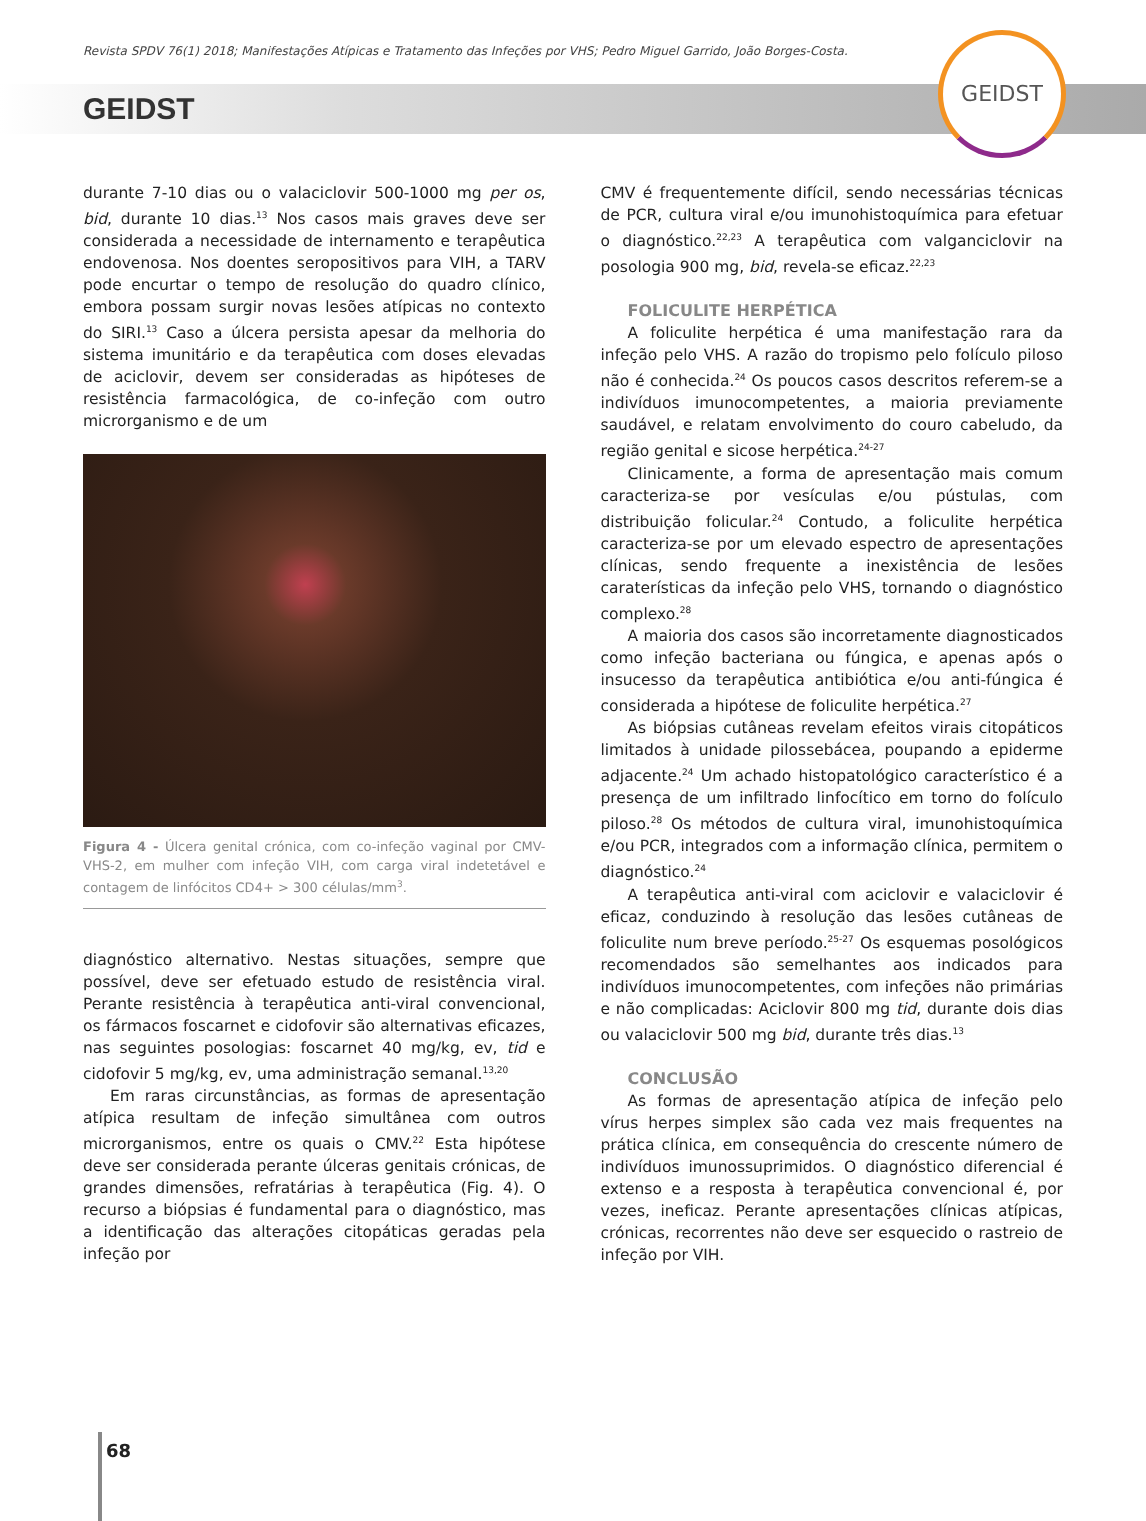Revista SPDV 76(1) 2018; Manifestações Atípicas e Tratamento das Infeções por VHS; Pedro Miguel Garrido, João Borges-Costa.
GEIDST
GEIDST
durante 7-10 dias ou o valaciclovir 500-1000 mg per os, bid, durante 10 dias.<sup>13</sup> Nos casos mais graves deve ser considerada a necessidade de internamento e terapêutica endovenosa. Nos doentes seropositivos para VIH, a TARV pode encurtar o tempo de resolução do quadro clínico, embora possam surgir novas lesões atípicas no contexto do SIRI.<sup>13</sup> Caso a úlcera persista apesar da melhoria do sistema imunitário e da terapêutica com doses elevadas de aciclovir, devem ser consideradas as hipóteses de resistência farmacológica, de co-infeção com outro microrganismo e de um
Figura 4 - Úlcera genital crónica, com co-infeção vaginal por CMV-VHS-2, em mulher com infeção VIH, com carga viral indetetável e contagem de linfócitos CD4+ > 300 células/mm<sup>3</sup>.
diagnóstico alternativo. Nestas situações, sempre que possível, deve ser efetuado estudo de resistência viral. Perante resistência à terapêutica anti-viral convencional, os fármacos foscarnet e cidofovir são alternativas eficazes, nas seguintes posologias: foscarnet 40 mg/kg, ev, tid e cidofovir 5 mg/kg, ev, uma administração semanal.<sup>13,20</sup>
Em raras circunstâncias, as formas de apresentação atípica resultam de infeção simultânea com outros microrganismos, entre os quais o CMV.<sup>22</sup> Esta hipótese deve ser considerada perante úlceras genitais crónicas, de grandes dimensões, refratárias à terapêutica (Fig. 4). O recurso a biópsias é fundamental para o diagnóstico, mas a identificação das alterações citopáticas geradas pela infeção por
CMV é frequentemente difícil, sendo necessárias técnicas de PCR, cultura viral e/ou imunohistoquímica para efetuar o diagnóstico.<sup>22,23</sup> A terapêutica com valganciclovir na posologia 900 mg, bid, revela-se eficaz.<sup>22,23</sup>
FOLICULITE HERPÉTICA
A foliculite herpética é uma manifestação rara da infeção pelo VHS. A razão do tropismo pelo folículo piloso não é conhecida.<sup>24</sup> Os poucos casos descritos referem-se a indivíduos imunocompetentes, a maioria previamente saudável, e relatam envolvimento do couro cabeludo, da região genital e sicose herpética.<sup>24-27</sup>
Clinicamente, a forma de apresentação mais comum caracteriza-se por vesículas e/ou pústulas, com distribuição folicular.<sup>24</sup> Contudo, a foliculite herpética caracteriza-se por um elevado espectro de apresentações clínicas, sendo frequente a inexistência de lesões caraterísticas da infeção pelo VHS, tornando o diagnóstico complexo.<sup>28</sup>
A maioria dos casos são incorretamente diagnosticados como infeção bacteriana ou fúngica, e apenas após o insucesso da terapêutica antibiótica e/ou anti-fúngica é considerada a hipótese de foliculite herpética.<sup>27</sup>
As biópsias cutâneas revelam efeitos virais citopáticos limitados à unidade pilossebácea, poupando a epiderme adjacente.<sup>24</sup> Um achado histopatológico característico é a presença de um infiltrado linfocítico em torno do folículo piloso.<sup>28</sup> Os métodos de cultura viral, imunohistoquímica e/ou PCR, integrados com a informação clínica, permitem o diagnóstico.<sup>24</sup>
A terapêutica anti-viral com aciclovir e valaciclovir é eficaz, conduzindo à resolução das lesões cutâneas de foliculite num breve período.<sup>25-27</sup> Os esquemas posológicos recomendados são semelhantes aos indicados para indivíduos imunocompetentes, com infeções não primárias e não complicadas: Aciclovir 800 mg tid, durante dois dias ou valaciclovir 500 mg bid, durante três dias.<sup>13</sup>
CONCLUSÃO
As formas de apresentação atípica de infeção pelo vírus herpes simplex são cada vez mais frequentes na prática clínica, em consequência do crescente número de indivíduos imunossuprimidos. O diagnóstico diferencial é extenso e a resposta à terapêutica convencional é, por vezes, ineficaz. Perante apresentações clínicas atípicas, crónicas, recorrentes não deve ser esquecido o rastreio de infeção por VIH.
68